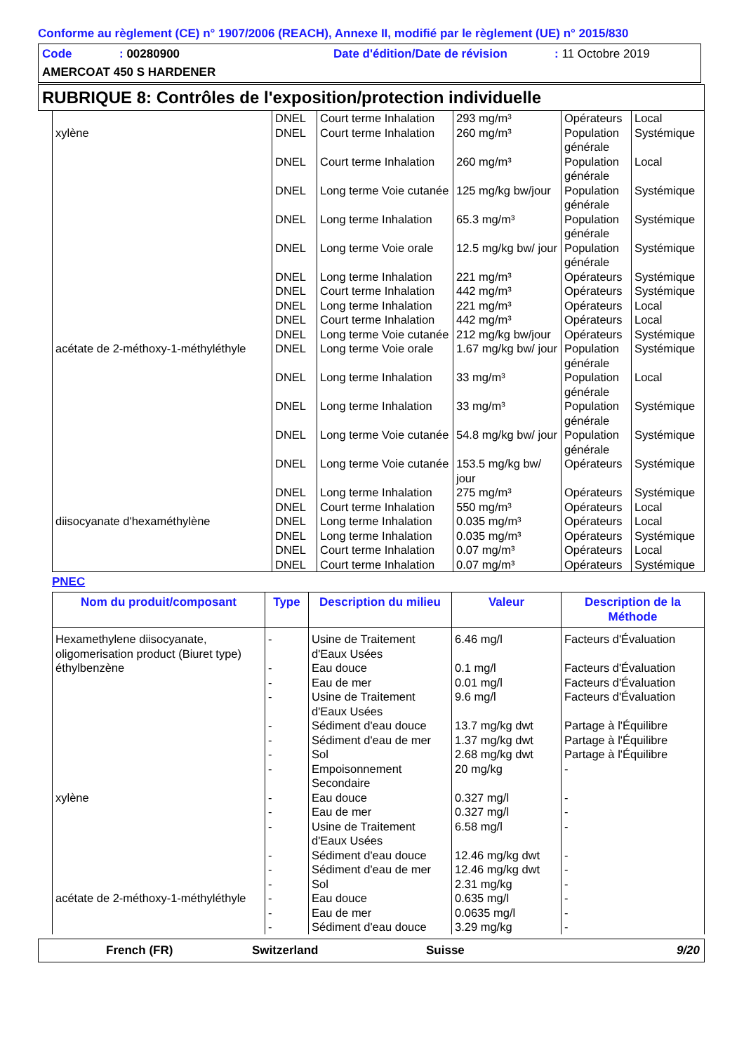Conforme au règlement (CE) n° 1907/2006 (REACH), Annexe II, modifié par le règlement (UE) n° 2015/830
Code: 00280900 Date d'édition/Date de révision: 11 Octobre 2019
AMERCOAT 450 S HARDENER
RUBRIQUE 8: Contrôles de l'exposition/protection individuelle
| | DNEL | Court terme Inhalation | 293 mg/m³ | Opérateurs | Local |
| xylène | DNEL | Court terme Inhalation | 260 mg/m³ | Population générale | Systémique |
| | DNEL | Court terme Inhalation | 260 mg/m³ | Population générale | Local |
| | DNEL | Long terme Voie cutanée | 125 mg/kg bw/jour | Population générale | Systémique |
| | DNEL | Long terme Inhalation | 65.3 mg/m³ | Population générale | Systémique |
| | DNEL | Long terme Voie orale | 12.5 mg/kg bw/ jour | Population générale | Systémique |
| | DNEL | Long terme Inhalation | 221 mg/m³ | Opérateurs | Systémique |
| | DNEL | Court terme Inhalation | 442 mg/m³ | Opérateurs | Systémique |
| | DNEL | Long terme Inhalation | 221 mg/m³ | Opérateurs | Local |
| | DNEL | Court terme Inhalation | 442 mg/m³ | Opérateurs | Local |
| | DNEL | Long terme Voie cutanée | 212 mg/kg bw/jour | Opérateurs | Systémique |
| acétate de 2-méthoxy-1-méthyléthyle | DNEL | Long terme Voie orale | 1.67 mg/kg bw/ jour | Population générale | Systémique |
| | DNEL | Long terme Inhalation | 33 mg/m³ | Population générale | Local |
| | DNEL | Long terme Inhalation | 33 mg/m³ | Population générale | Systémique |
| | DNEL | Long terme Voie cutanée | 54.8 mg/kg bw/ jour | Population générale | Systémique |
| | DNEL | Long terme Voie cutanée | 153.5 mg/kg bw/ jour | Opérateurs | Systémique |
| | DNEL | Long terme Inhalation | 275 mg/m³ | Opérateurs | Systémique |
| | DNEL | Court terme Inhalation | 550 mg/m³ | Opérateurs | Local |
| diisocyanate d'hexaméthylène | DNEL | Long terme Inhalation | 0.035 mg/m³ | Opérateurs | Local |
| | DNEL | Long terme Inhalation | 0.035 mg/m³ | Opérateurs | Systémique |
| | DNEL | Court terme Inhalation | 0.07 mg/m³ | Opérateurs | Local |
| | DNEL | Court terme Inhalation | 0.07 mg/m³ | Opérateurs | Systémique |
PNEC
| Nom du produit/composant | Type | Description du milieu | Valeur | Description de la Méthode |
| --- | --- | --- | --- | --- |
| Hexamethylene diisocyanate, oligomerisation product (Biuret type) | - | Usine de Traitement d'Eaux Usées | 6.46 mg/l | Facteurs d'Évaluation |
| éthylbenzène | - | Eau douce | 0.1 mg/l | Facteurs d'Évaluation |
| | - | Eau de mer | 0.01 mg/l | Facteurs d'Évaluation |
| | - | Usine de Traitement d'Eaux Usées | 9.6 mg/l | Facteurs d'Évaluation |
| | - | Sédiment d'eau douce | 13.7 mg/kg dwt | Partage à l'Équilibre |
| | - | Sédiment d'eau de mer | 1.37 mg/kg dwt | Partage à l'Équilibre |
| | - | Sol | 2.68 mg/kg dwt | Partage à l'Équilibre |
| | - | Empoisonnement Secondaire | 20 mg/kg | - |
| xylène | - | Eau douce | 0.327 mg/l | - |
| | - | Eau de mer | 0.327 mg/l | - |
| | - | Usine de Traitement d'Eaux Usées | 6.58 mg/l | - |
| | - | Sédiment d'eau douce | 12.46 mg/kg dwt | - |
| | - | Sédiment d'eau de mer | 12.46 mg/kg dwt | - |
| | - | Sol | 2.31 mg/kg | - |
| acétate de 2-méthoxy-1-méthyléthyle | - | Eau douce | 0.635 mg/l | - |
| | - | Eau de mer | 0.0635 mg/l | - |
| | - | Sédiment d'eau douce | 3.29 mg/kg | - |
French (FR) Switzerland Suisse 9/20